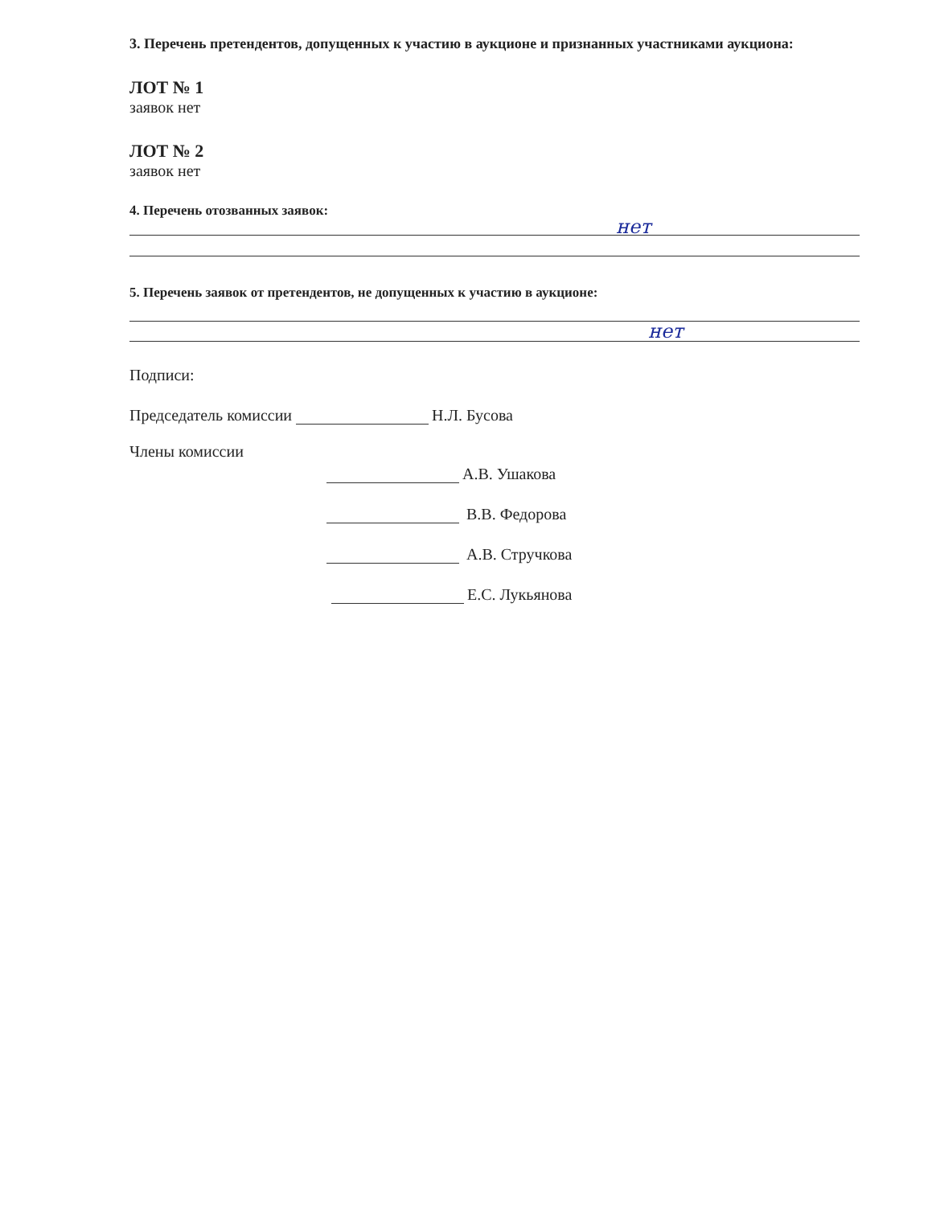3. Перечень претендентов, допущенных к участию в аукционе и признанных участниками аукциона:
ЛОТ № 1
заявок нет
ЛОТ № 2
заявок нет
4. Перечень отозванных заявок:
нет
5. Перечень заявок от претендентов, не допущенных к участию в аукционе:
нет
Подписи:
Председатель комиссии Н.Л. Бусова
Члены комиссии
А.В. Ушакова
В.В. Федорова
А.В. Стручкова
Е.С. Лукьянова